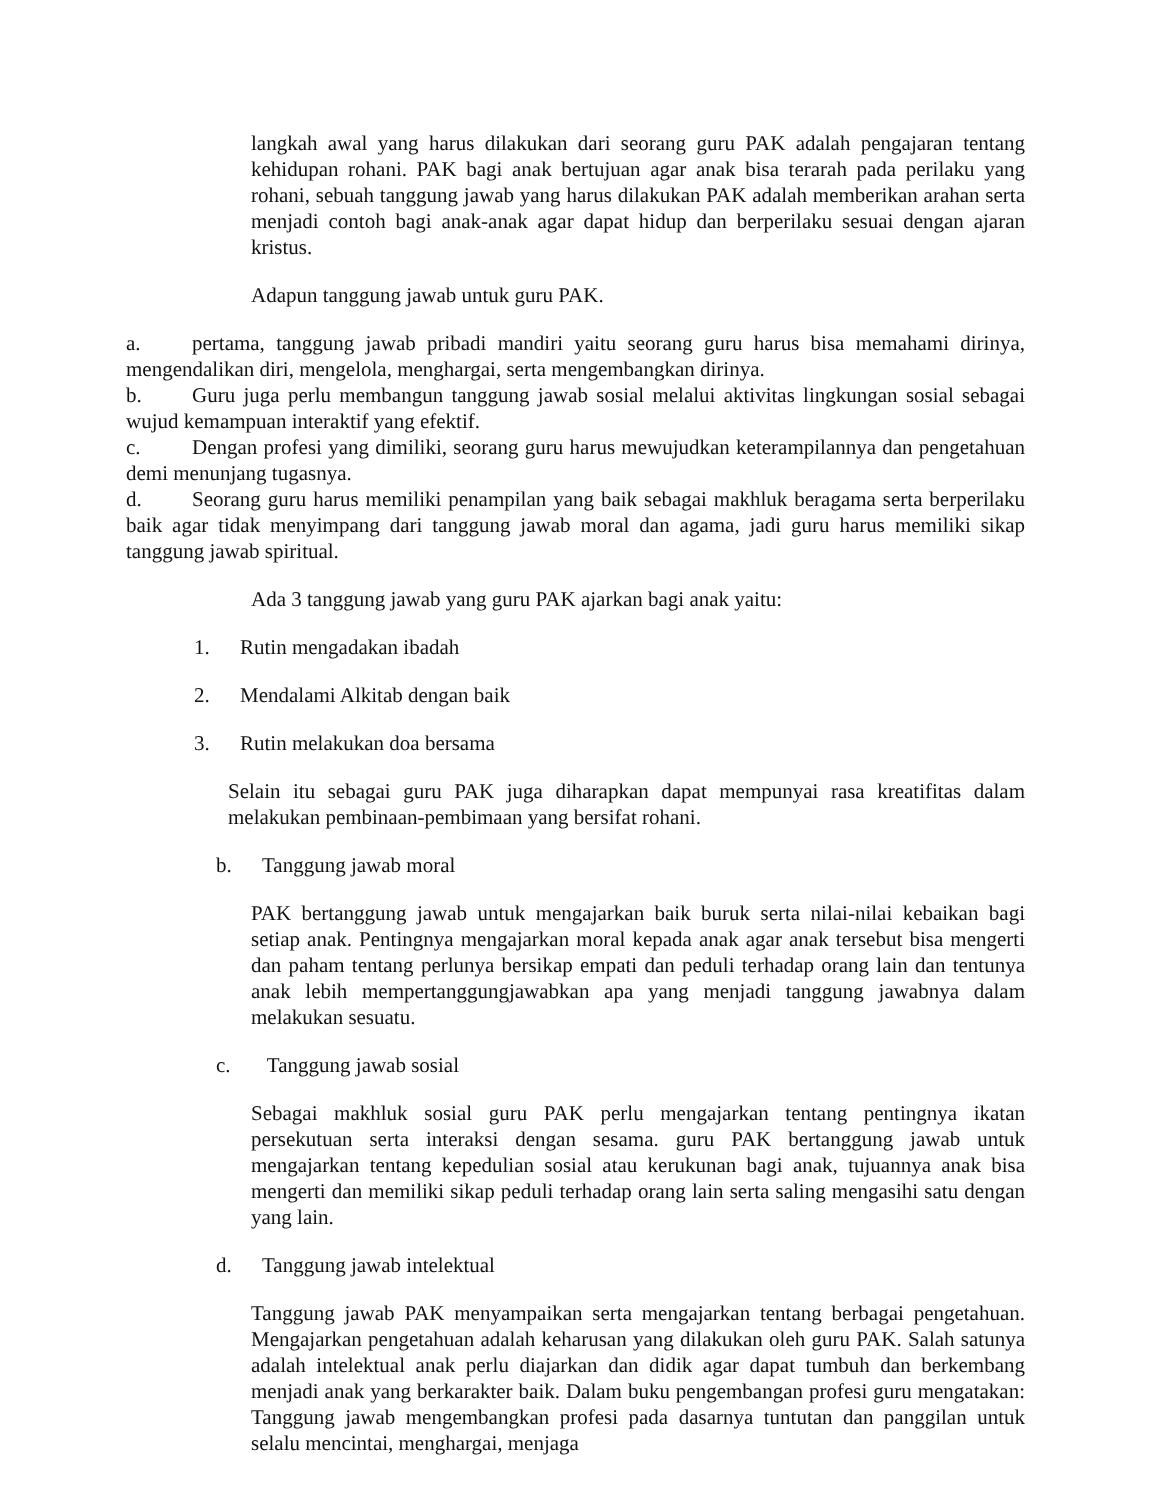langkah awal yang harus dilakukan dari seorang guru PAK adalah pengajaran tentang kehidupan rohani. PAK bagi anak bertujuan agar anak bisa terarah pada perilaku yang rohani, sebuah tanggung jawab yang harus dilakukan PAK adalah memberikan arahan serta menjadi contoh bagi anak-anak agar dapat hidup dan berperilaku sesuai dengan ajaran kristus.
Adapun tanggung jawab untuk guru PAK.
a. pertama, tanggung jawab pribadi mandiri yaitu seorang guru harus bisa memahami dirinya, mengendalikan diri, mengelola, menghargai, serta mengembangkan dirinya.
b. Guru juga perlu membangun tanggung jawab sosial melalui aktivitas lingkungan sosial sebagai wujud kemampuan interaktif yang efektif.
c. Dengan profesi yang dimiliki, seorang guru harus mewujudkan keterampilannya dan pengetahuan demi menunjang tugasnya.
d. Seorang guru harus memiliki penampilan yang baik sebagai makhluk beragama serta berperilaku baik agar tidak menyimpang dari tanggung jawab moral dan agama, jadi guru harus memiliki sikap tanggung jawab spiritual.
Ada 3 tanggung jawab yang guru PAK ajarkan bagi anak yaitu:
1. Rutin mengadakan ibadah
2. Mendalami Alkitab dengan baik
3. Rutin melakukan doa bersama
Selain itu sebagai guru PAK juga diharapkan dapat mempunyai rasa kreatifitas dalam melakukan pembinaan-pembimaan yang bersifat rohani.
b. Tanggung jawab moral
PAK bertanggung jawab untuk mengajarkan baik buruk serta nilai-nilai kebaikan bagi setiap anak. Pentingnya mengajarkan moral kepada anak agar anak tersebut bisa mengerti dan paham tentang perlunya bersikap empati dan peduli terhadap orang lain dan tentunya anak lebih mempertanggungjawabkan apa yang menjadi tanggung jawabnya dalam melakukan sesuatu.
c. Tanggung jawab sosial
Sebagai makhluk sosial guru PAK perlu mengajarkan tentang pentingnya ikatan persekutuan serta interaksi dengan sesama. guru PAK bertanggung jawab untuk mengajarkan tentang kepedulian sosial atau kerukunan bagi anak, tujuannya anak bisa mengerti dan memiliki sikap peduli terhadap orang lain serta saling mengasihi satu dengan yang lain.
d. Tanggung jawab intelektual
Tanggung jawab PAK menyampaikan serta mengajarkan tentang berbagai pengetahuan. Mengajarkan pengetahuan adalah keharusan yang dilakukan oleh guru PAK. Salah satunya adalah intelektual anak perlu diajarkan dan didik agar dapat tumbuh dan berkembang menjadi anak yang berkarakter baik. Dalam buku pengembangan profesi guru mengatakan: Tanggung jawab mengembangkan profesi pada dasarnya tuntutan dan panggilan untuk selalu mencintai, menghargai, menjaga